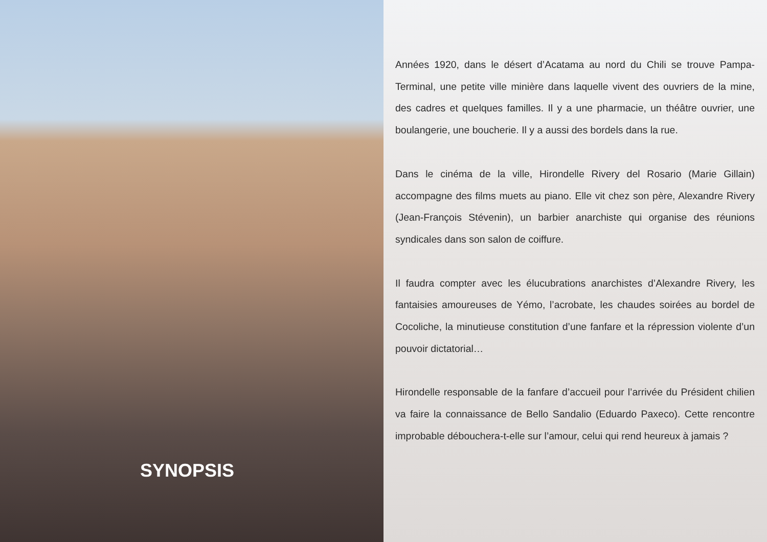SYNOPSIS
Années 1920, dans le désert d’Acatama au nord du Chili se trouve Pampa-Terminal, une petite ville minière dans laquelle vivent des ouvriers de la mine, des cadres et quelques familles. Il y a une pharmacie, un théâtre ouvrier, une boulangerie, une boucherie. Il y a aussi des bordels dans la rue.
Dans le cinéma de la ville, Hirondelle Rivery del Rosario (Marie Gillain) accompagne des films muets au piano. Elle vit chez son père, Alexandre Rivery (Jean-François Stévenin), un barbier anarchiste qui organise des réunions syndicales dans son salon de coiffure.
Il faudra compter avec les élucubrations anarchistes d’Alexandre Rivery, les fantaisies amoureuses de Yémo, l’acrobate, les chaudes soirées au bordel de Cocoliche, la minutieuse constitution d’une fanfare et la répression violente d’un pouvoir dictatorial…
Hirondelle responsable de la fanfare d’accueil pour l’arrivée du Président chilien va faire la connaissance de Bello Sandalio (Eduardo Paxeco). Cette rencontre improbable débouchera-t-elle sur l’amour, celui qui rend heureux à jamais ?